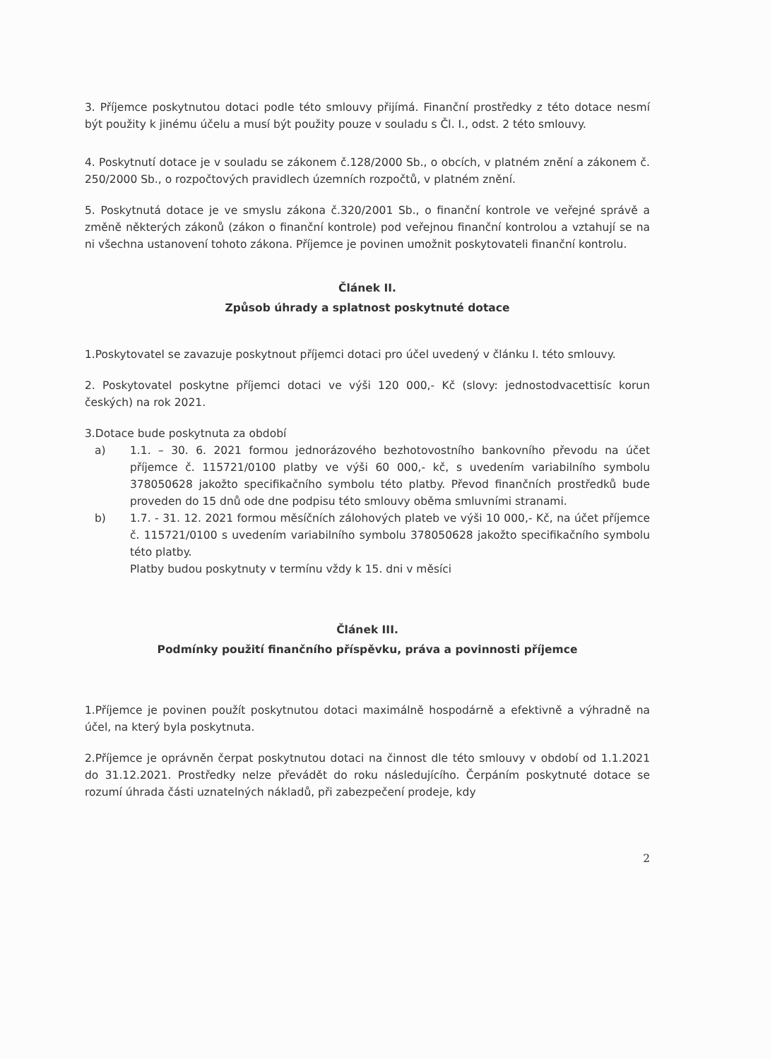3. Příjemce poskytnutou dotaci podle této smlouvy přijímá. Finanční prostředky z této dotace nesmí být použity k jinému účelu a musí být použity pouze v souladu s Čl. I., odst. 2 této smlouvy.
4. Poskytnutí dotace je v souladu se zákonem č.128/2000 Sb., o obcích, v platném znění a zákonem č. 250/2000 Sb., o rozpočtových pravidlech územních rozpočtů, v platném znění.
5. Poskytnutá dotace je ve smyslu zákona č.320/2001 Sb., o finanční kontrole ve veřejné správě a změně některých zákonů (zákon o finanční kontrole) pod veřejnou finanční kontrolou a vztahují se na ni všechna ustanovení tohoto zákona. Příjemce je povinen umožnit poskytovateli finanční kontrolu.
Článek II.
Způsob úhrady a splatnost poskytnuté dotace
1.Poskytovatel se zavazuje poskytnout příjemci dotaci pro účel uvedený v článku I. této smlouvy.
2. Poskytovatel poskytne příjemci dotaci ve výši 120 000,- Kč (slovy: jednostodvacettisíc korun českých) na rok 2021.
3.Dotace bude poskytnuta za období
a) 1.1. – 30. 6. 2021 formou jednorázového bezhotovostního bankovního převodu na účet příjemce č. 115721/0100 platby ve výši 60 000,- kč, s uvedením variabilního symbolu 378050628 jakožto specifikačního symbolu této platby. Převod finančních prostředků bude proveden do 15 dnů ode dne podpisu této smlouvy oběma smluvními stranami.
b) 1.7. - 31. 12. 2021 formou měsíčních zálohových plateb ve výši 10 000,- Kč, na účet příjemce č. 115721/0100 s uvedením variabilního symbolu 378050628 jakožto specifikačního symbolu této platby.
Platby budou poskytnuty v termínu vždy k 15. dni v měsíci
Článek III.
Podmínky použití finančního příspěvku, práva a povinnosti příjemce
1.Příjemce je povinen použít poskytnutou dotaci maximálně hospodárně a efektivně a výhradně na účel, na který byla poskytnuta.
2.Příjemce je oprávněn čerpat poskytnutou dotaci na činnost dle této smlouvy v období od 1.1.2021 do 31.12.2021. Prostředky nelze převádět do roku následujícího. Čerpáním poskytnuté dotace se rozumí úhrada části uznatelných nákladů, při zabezpečení prodeje, kdy
2